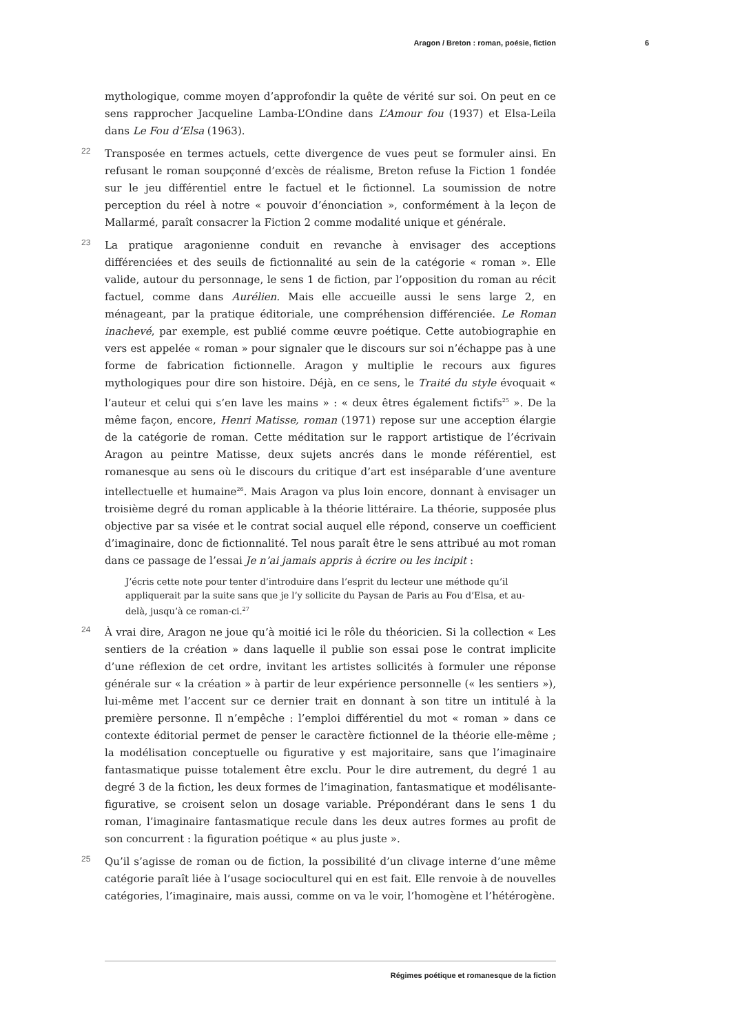Aragon / Breton : roman, poésie, fiction 6
mythologique, comme moyen d’approfondir la quête de vérité sur soi. On peut en ce sens rapprocher Jacqueline Lamba-L’Ondine dans L’Amour fou (1937) et Elsa-Leila dans Le Fou d’Elsa (1963).
22 Transposée en termes actuels, cette divergence de vues peut se formuler ainsi. En refusant le roman soupçonné d’excès de réalisme, Breton refuse la Fiction 1 fondée sur le jeu différentiel entre le factuel et le fictionnel. La soumission de notre perception du réel à notre « pouvoir d’énonciation », conformément à la leçon de Mallarmé, paraît consacrer la Fiction 2 comme modalité unique et générale.
23 La pratique aragonienne conduit en revanche à envisager des acceptions différenciées et des seuils de fictionnalité au sein de la catégorie « roman ». Elle valide, autour du personnage, le sens 1 de fiction, par l’opposition du roman au récit factuel, comme dans Aurélien. Mais elle accueille aussi le sens large 2, en ménageant, par la pratique éditoriale, une compréhension différenciée. Le Roman inachevé, par exemple, est publié comme œuvre poétique. Cette autobiographie en vers est appelée « roman » pour signaler que le discours sur soi n’échappe pas à une forme de fabrication fictionnelle. Aragon y multiplie le recours aux figures mythologiques pour dire son histoire. Déjà, en ce sens, le Traité du style évoquait « l’auteur et celui qui s’en lave les mains » : « deux êtres également fictifs<sup>25</sup> ». De la même façon, encore, Henri Matisse, roman (1971) repose sur une acception élargie de la catégorie de roman. Cette méditation sur le rapport artistique de l’écrivain Aragon au peintre Matisse, deux sujets ancrés dans le monde référentiel, est romanesque au sens où le discours du critique d’art est inséparable d’une aventure intellectuelle et humaine<sup>26</sup>. Mais Aragon va plus loin encore, donnant à envisager un troisième degré du roman applicable à la théorie littéraire. La théorie, supposée plus objective par sa visée et le contrat social auquel elle répond, conserve un coefficient d’imaginaire, donc de fictionnalité. Tel nous paraît être le sens attribué au mot roman dans ce passage de l’essai Je n’ai jamais appris à écrire ou les incipit :
J’écris cette note pour tenter d’introduire dans l’esprit du lecteur une méthode qu’il appliquerait par la suite sans que je l’y sollicite du Paysan de Paris au Fou d’Elsa, et au-delà, jusqu’à ce roman-ci.<sup>27</sup>
24 À vrai dire, Aragon ne joue qu’à moitié ici le rôle du théoricien. Si la collection « Les sentiers de la création » dans laquelle il publie son essai pose le contrat implicite d’une réflexion de cet ordre, invitant les artistes sollicités à formuler une réponse générale sur « la création » à partir de leur expérience personnelle (« les sentiers »), lui-même met l’accent sur ce dernier trait en donnant à son titre un intitulé à la première personne. Il n’empêche : l’emploi différentiel du mot « roman » dans ce contexte éditorial permet de penser le caractère fictionnel de la théorie elle-même ; la modélisation conceptuelle ou figurative y est majoritaire, sans que l’imaginaire fantasmatique puisse totalement être exclu. Pour le dire autrement, du degré 1 au degré 3 de la fiction, les deux formes de l’imagination, fantasmatique et modélisante-figurative, se croisent selon un dosage variable. Prépondérant dans le sens 1 du roman, l’imaginaire fantasmatique recule dans les deux autres formes au profit de son concurrent : la figuration poétique « au plus juste ».
25 Qu’il s’agisse de roman ou de fiction, la possibilité d’un clivage interne d’une même catégorie paraît liée à l’usage socioculturel qui en est fait. Elle renvoie à de nouvelles catégories, l’imaginaire, mais aussi, comme on va le voir, l’homogène et l’hétérogène.
Régimes poétique et romanesque de la fiction